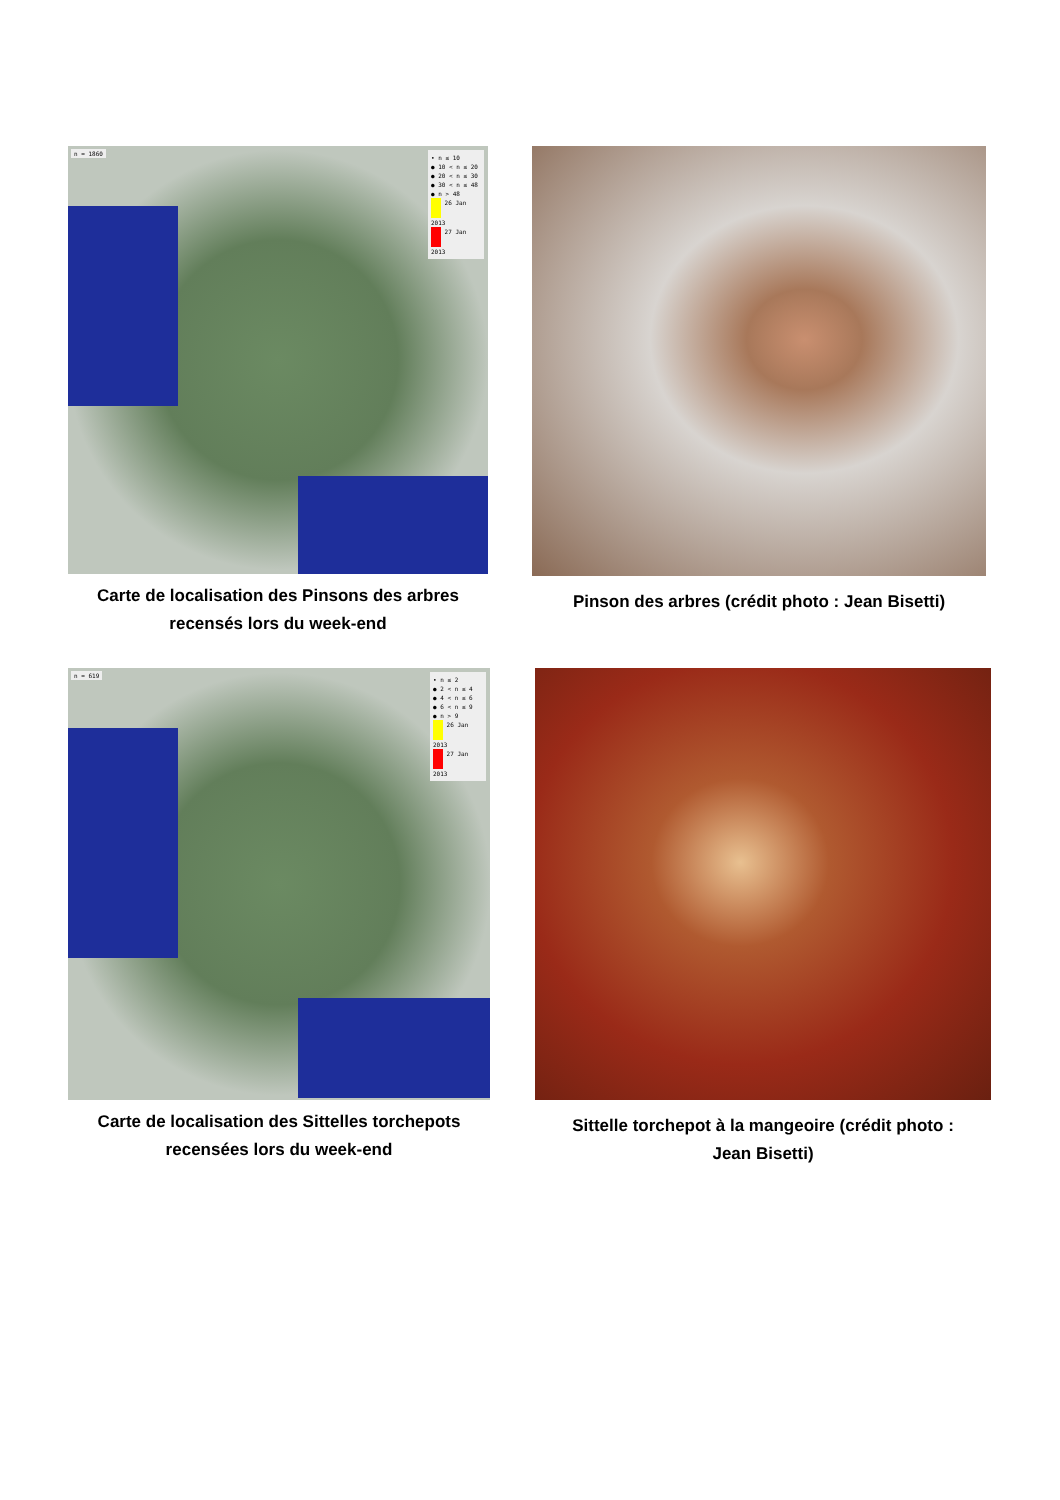n = 1860
• n ≤ 10
● 10 < n ≤ 20
● 20 < n ≤ 30
● 30 < n ≤ 48
● n > 48
26 Jan 2013
27 Jan 2013
Carte de localisation des Pinsons des arbres
recensés lors du week-end
Pinson des arbres (crédit photo : Jean Bisetti)
n = 619
• n ≤ 2
● 2 < n ≤ 4
● 4 < n ≤ 6
● 6 < n ≤ 9
● n > 9
26 Jan 2013
27 Jan 2013
Carte de localisation des Sittelles torchepots
recensées lors du week-end
Sittelle torchepot à la mangeoire (crédit photo :
Jean Bisetti)